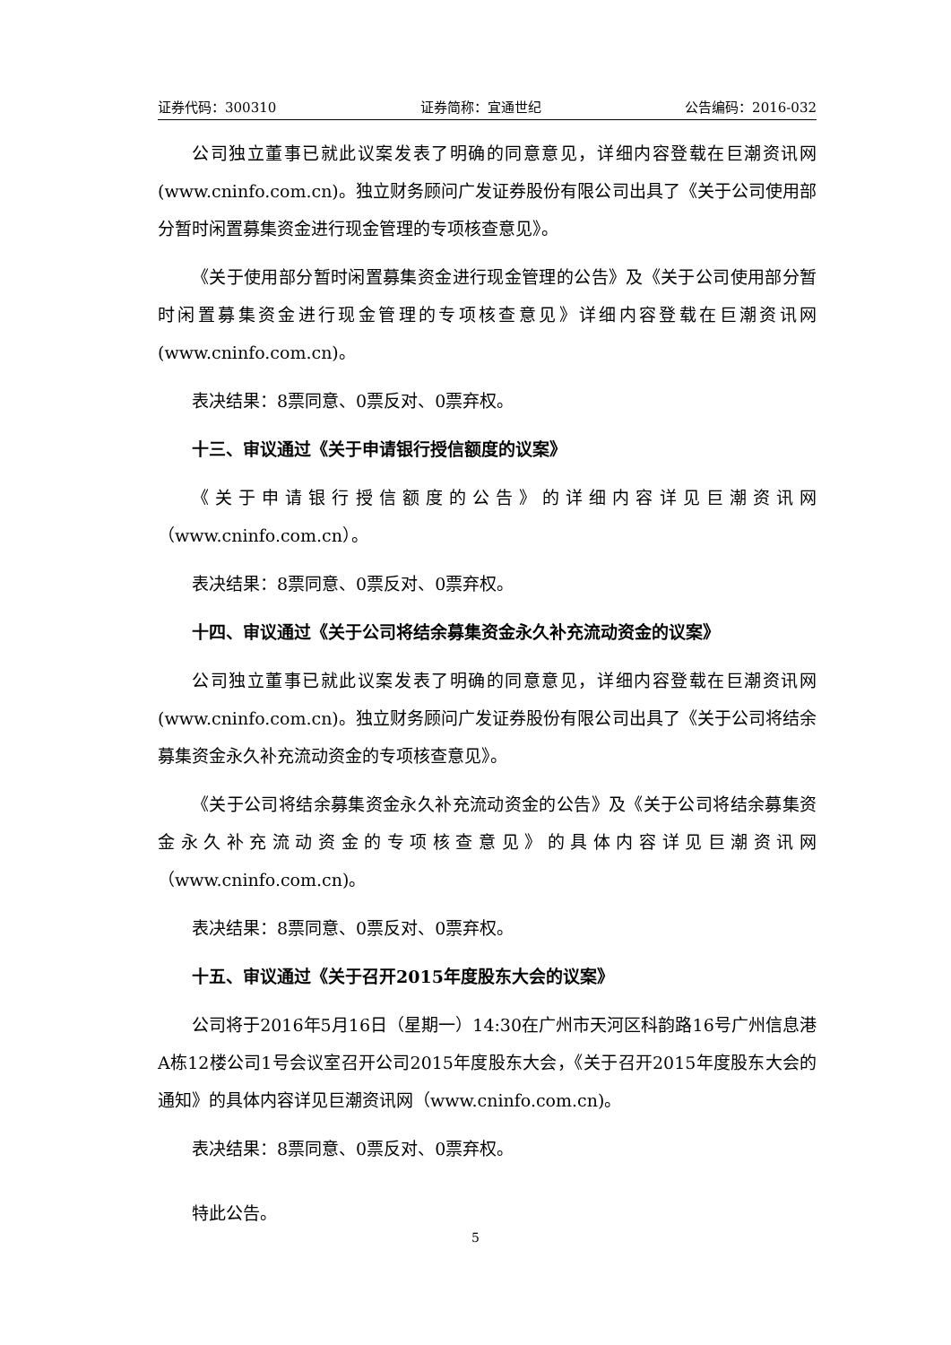证券代码：300310 证券简称：宜通世纪 公告编码：2016-032
公司独立董事已就此议案发表了明确的同意意见，详细内容登载在巨潮资讯网(www.cninfo.com.cn)。独立财务顾问广发证券股份有限公司出具了《关于公司使用部分暂时闲置募集资金进行现金管理的专项核查意见》。
《关于使用部分暂时闲置募集资金进行现金管理的公告》及《关于公司使用部分暂时闲置募集资金进行现金管理的专项核查意见》详细内容登载在巨潮资讯网(www.cninfo.com.cn)。
表决结果：8票同意、0票反对、0票弃权。
十三、审议通过《关于申请银行授信额度的议案》
《关于申请银行授信额度的公告》的详细内容详见巨潮资讯网（www.cninfo.com.cn）。
表决结果：8票同意、0票反对、0票弃权。
十四、审议通过《关于公司将结余募集资金永久补充流动资金的议案》
公司独立董事已就此议案发表了明确的同意意见，详细内容登载在巨潮资讯网(www.cninfo.com.cn)。独立财务顾问广发证券股份有限公司出具了《关于公司将结余募集资金永久补充流动资金的专项核查意见》。
《关于公司将结余募集资金永久补充流动资金的公告》及《关于公司将结余募集资金永久补充流动资金的专项核查意见》的具体内容详见巨潮资讯网（www.cninfo.com.cn)。
表决结果：8票同意、0票反对、0票弃权。
十五、审议通过《关于召开2015年度股东大会的议案》
公司将于2016年5月16日（星期一）14:30在广州市天河区科韵路16号广州信息港A栋12楼公司1号会议室召开公司2015年度股东大会，《关于召开2015年度股东大会的通知》的具体内容详见巨潮资讯网（www.cninfo.com.cn)。
表决结果：8票同意、0票反对、0票弃权。
特此公告。
5